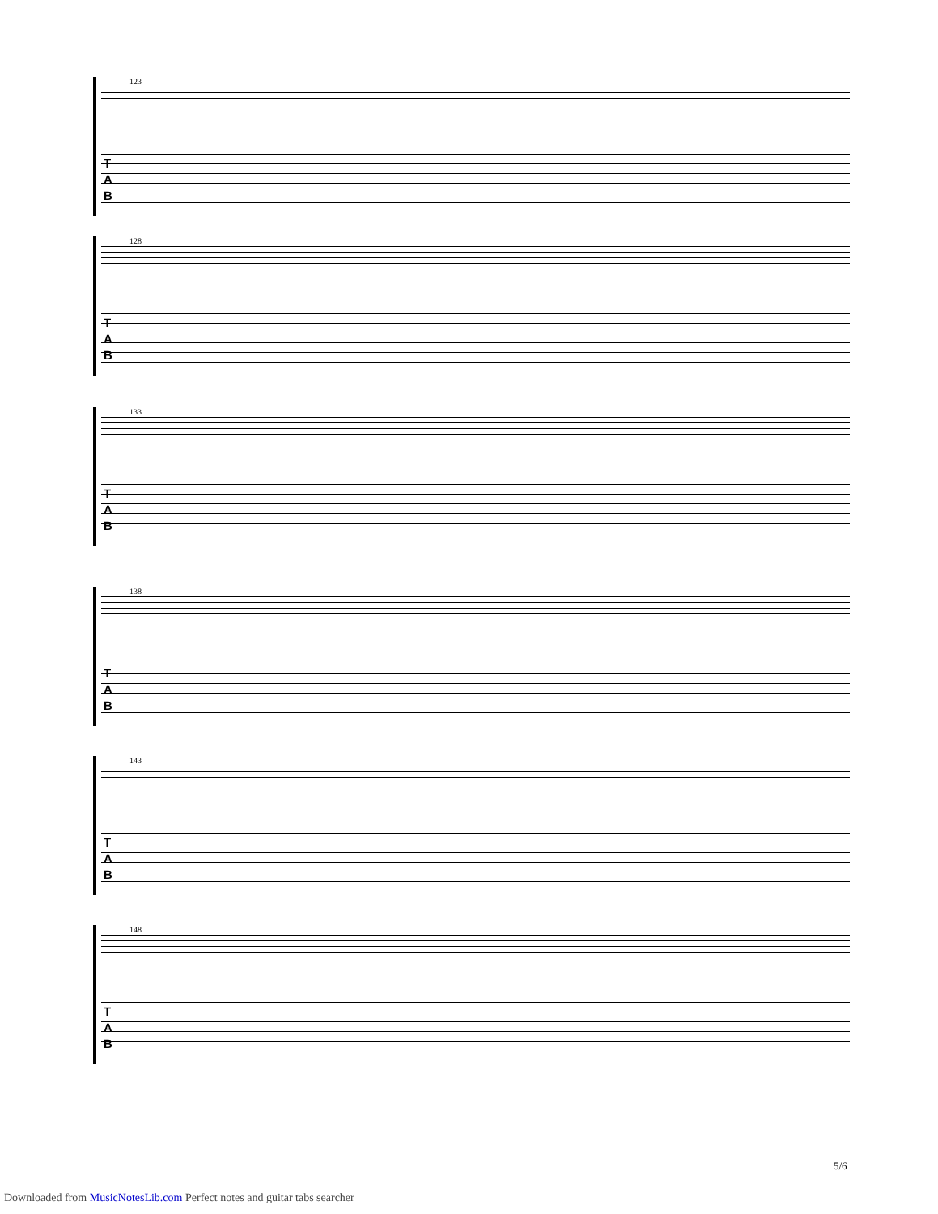123
T
A
B
128
T
A
B
133
T
A
B
138
T
A
B
143
T
A
B
148
T
A
B
5/6
Downloaded from MusicNotesLib.com Perfect notes and guitar tabs searcher